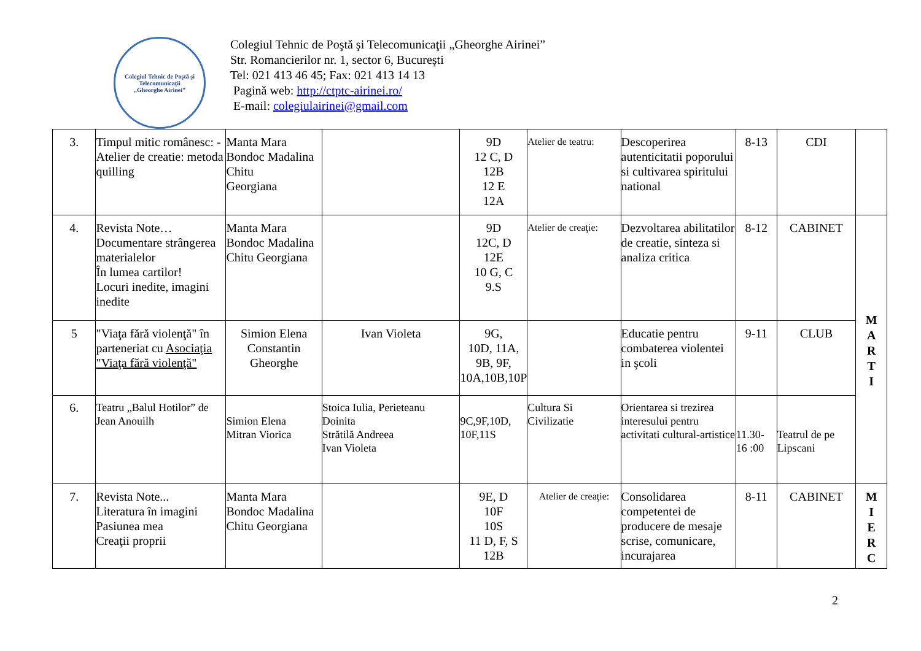Colegiul Tehnic de Poştă şi Telecomunicaţii
„Gheorghe Airinei”
Colegiul Tehnic de Poştă şi Telecomunicaţii „Gheorghe Airinei”
Str. Romancierilor nr. 1, sector 6, Bucureşti
Tel: 021 413 46 45; Fax: 021 413 14 13
Pagină web: http://ctptc-airinei.ro/
E-mail: colegiulairinei@gmail.com
| 3. | Timpul mitic românesc: -Atelier de creatie: metoda quilling | Manta Mara Bondoc Madalina Chitu Georgiana | | 9D 12 C, D 12B 12 E 12A | Atelier de teatru: | Descoperirea autenticitatii poporului si cultivarea spiritului national | 8-13 | CDI | |
| 4. | Revista Note… Documentare strângerea materialelor În lumea cartilor! Locuri inedite, imagini inedite | Manta Mara Bondoc Madalina Chitu Georgiana | | 9D 12C, D 12E 10 G, C 9.S | Atelier de creaţie: | Dezvoltarea abilitatilor de creatie, sinteza si analiza critica | 8-12 | CABINET | M A R T I |
| 5 | "Viaţa fără violenţă" în parteneriat cu Asociaţia "Viaţa fără violenţă" | Simion Elena Constantin Gheorghe | Ivan Violeta | 9G, 10D, 11A, 9B, 9F, 10A,10B,10P | | Educatie pentru combaterea violentei in şcoli | 9-11 | CLUB | |
| 6. | Teatru „Balul Hotilor” de Jean Anouilh | Simion Elena Mitran Viorica | Stoica Iulia, Perieteanu Doinita Strătilă Andreea Ivan Violeta | 9C,9F,10D, 10F,11S | Cultura Si Civilizatie | Orientarea si trezirea interesului pentru activitati cultural-artistice | 11.30- 16 :00 | Teatrul de pe Lipscani | |
| 7. | Revista Note... Literatura în imagini Pasiunea mea Creaţii proprii | Manta Mara Bondoc Madalina Chitu Georgiana | | 9E, D 10F 10S 11 D, F, S 12B | Atelier de creaţie: | Consolidarea competentei de producere de mesaje scrise, comunicare, incurajarea | 8-11 | CABINET | M I E R C |
2